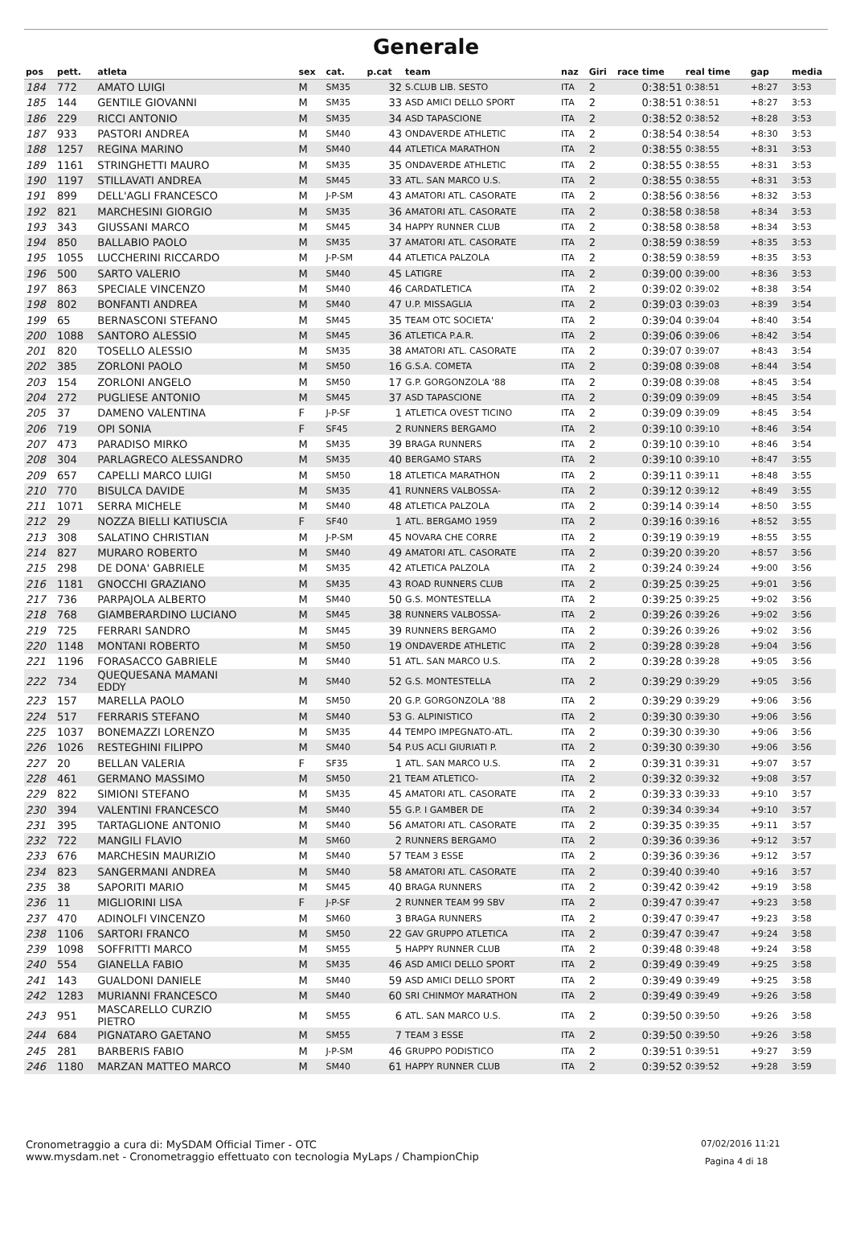Generale
| pos | pett. | atleta | sex | cat. | p.cat | team | naz | Giri | race time | real time | gap | media |
| --- | --- | --- | --- | --- | --- | --- | --- | --- | --- | --- | --- | --- |
| 184 | 772 | AMATO LUIGI | M | SM35 | 32 | S.CLUB LIB. SESTO | ITA | 2 | 0:38:51 | 0:38:51 | +8:27 | 3:53 |
| 185 | 144 | GENTILE GIOVANNI | M | SM35 | 33 | ASD AMICI DELLO SPORT | ITA | 2 | 0:38:51 | 0:38:51 | +8:27 | 3:53 |
| 186 | 229 | RICCI ANTONIO | M | SM35 | 34 | ASD TAPASCIONE | ITA | 2 | 0:38:52 | 0:38:52 | +8:28 | 3:53 |
| 187 | 933 | PASTORI ANDREA | M | SM40 | 43 | ONDAVERDE ATHLETIC | ITA | 2 | 0:38:54 | 0:38:54 | +8:30 | 3:53 |
| 188 | 1257 | REGINA MARINO | M | SM40 | 44 | ATLETICA MARATHON | ITA | 2 | 0:38:55 | 0:38:55 | +8:31 | 3:53 |
| 189 | 1161 | STRINGHETTI MAURO | M | SM35 | 35 | ONDAVERDE ATHLETIC | ITA | 2 | 0:38:55 | 0:38:55 | +8:31 | 3:53 |
| 190 | 1197 | STILLAVATI ANDREA | M | SM45 | 33 | ATL. SAN MARCO U.S. | ITA | 2 | 0:38:55 | 0:38:55 | +8:31 | 3:53 |
| 191 | 899 | DELL'AGLI FRANCESCO | M | J-P-SM | 43 | AMATORI ATL. CASORATE | ITA | 2 | 0:38:56 | 0:38:56 | +8:32 | 3:53 |
| 192 | 821 | MARCHESINI GIORGIO | M | SM35 | 36 | AMATORI ATL. CASORATE | ITA | 2 | 0:38:58 | 0:38:58 | +8:34 | 3:53 |
| 193 | 343 | GIUSSANI MARCO | M | SM45 | 34 | HAPPY RUNNER CLUB | ITA | 2 | 0:38:58 | 0:38:58 | +8:34 | 3:53 |
| 194 | 850 | BALLABIO PAOLO | M | SM35 | 37 | AMATORI ATL. CASORATE | ITA | 2 | 0:38:59 | 0:38:59 | +8:35 | 3:53 |
| 195 | 1055 | LUCCHERINI RICCARDO | M | J-P-SM | 44 | ATLETICA PALZOLA | ITA | 2 | 0:38:59 | 0:38:59 | +8:35 | 3:53 |
| 196 | 500 | SARTO VALERIO | M | SM40 | 45 | LATIGRE | ITA | 2 | 0:39:00 | 0:39:00 | +8:36 | 3:53 |
| 197 | 863 | SPECIALE VINCENZO | M | SM40 | 46 | CARDATLETICA | ITA | 2 | 0:39:02 | 0:39:02 | +8:38 | 3:54 |
| 198 | 802 | BONFANTI ANDREA | M | SM40 | 47 | U.P. MISSAGLIA | ITA | 2 | 0:39:03 | 0:39:03 | +8:39 | 3:54 |
| 199 | 65 | BERNASCONI STEFANO | M | SM45 | 35 | TEAM OTC SOCIETA' | ITA | 2 | 0:39:04 | 0:39:04 | +8:40 | 3:54 |
| 200 | 1088 | SANTORO ALESSIO | M | SM45 | 36 | ATLETICA P.A.R. | ITA | 2 | 0:39:06 | 0:39:06 | +8:42 | 3:54 |
| 201 | 820 | TOSELLO ALESSIO | M | SM35 | 38 | AMATORI ATL. CASORATE | ITA | 2 | 0:39:07 | 0:39:07 | +8:43 | 3:54 |
| 202 | 385 | ZORLONI PAOLO | M | SM50 | 16 | G.S.A. COMETA | ITA | 2 | 0:39:08 | 0:39:08 | +8:44 | 3:54 |
| 203 | 154 | ZORLONI ANGELO | M | SM50 | 17 | G.P. GORGONZOLA '88 | ITA | 2 | 0:39:08 | 0:39:08 | +8:45 | 3:54 |
| 204 | 272 | PUGLIESE ANTONIO | M | SM45 | 37 | ASD TAPASCIONE | ITA | 2 | 0:39:09 | 0:39:09 | +8:45 | 3:54 |
| 205 | 37 | DAMENO VALENTINA | F | J-P-SF | 1 | ATLETICA OVEST TICINO | ITA | 2 | 0:39:09 | 0:39:09 | +8:45 | 3:54 |
| 206 | 719 | OPI SONIA | F | SF45 | 2 | RUNNERS BERGAMO | ITA | 2 | 0:39:10 | 0:39:10 | +8:46 | 3:54 |
| 207 | 473 | PARADISO MIRKO | M | SM35 | 39 | BRAGA RUNNERS | ITA | 2 | 0:39:10 | 0:39:10 | +8:46 | 3:54 |
| 208 | 304 | PARLAGRECO ALESSANDRO | M | SM35 | 40 | BERGAMO STARS | ITA | 2 | 0:39:10 | 0:39:10 | +8:47 | 3:55 |
| 209 | 657 | CAPELLI MARCO LUIGI | M | SM50 | 18 | ATLETICA MARATHON | ITA | 2 | 0:39:11 | 0:39:11 | +8:48 | 3:55 |
| 210 | 770 | BISULCA DAVIDE | M | SM35 | 41 | RUNNERS VALBOSSA- | ITA | 2 | 0:39:12 | 0:39:12 | +8:49 | 3:55 |
| 211 | 1071 | SERRA MICHELE | M | SM40 | 48 | ATLETICA PALZOLA | ITA | 2 | 0:39:14 | 0:39:14 | +8:50 | 3:55 |
| 212 | 29 | NOZZA BIELLI KATIUSCIA | F | SF40 | 1 | ATL. BERGAMO 1959 | ITA | 2 | 0:39:16 | 0:39:16 | +8:52 | 3:55 |
| 213 | 308 | SALATINO CHRISTIAN | M | J-P-SM | 45 | NOVARA CHE CORRE | ITA | 2 | 0:39:19 | 0:39:19 | +8:55 | 3:55 |
| 214 | 827 | MURARO ROBERTO | M | SM40 | 49 | AMATORI ATL. CASORATE | ITA | 2 | 0:39:20 | 0:39:20 | +8:57 | 3:56 |
| 215 | 298 | DE DONA' GABRIELE | M | SM35 | 42 | ATLETICA PALZOLA | ITA | 2 | 0:39:24 | 0:39:24 | +9:00 | 3:56 |
| 216 | 1181 | GNOCCHI GRAZIANO | M | SM35 | 43 | ROAD RUNNERS CLUB | ITA | 2 | 0:39:25 | 0:39:25 | +9:01 | 3:56 |
| 217 | 736 | PARPAJOLA ALBERTO | M | SM40 | 50 | G.S. MONTESTELLA | ITA | 2 | 0:39:25 | 0:39:25 | +9:02 | 3:56 |
| 218 | 768 | GIAMBERARDINO LUCIANO | M | SM45 | 38 | RUNNERS VALBOSSA- | ITA | 2 | 0:39:26 | 0:39:26 | +9:02 | 3:56 |
| 219 | 725 | FERRARI SANDRO | M | SM45 | 39 | RUNNERS BERGAMO | ITA | 2 | 0:39:26 | 0:39:26 | +9:02 | 3:56 |
| 220 | 1148 | MONTANI ROBERTO | M | SM50 | 19 | ONDAVERDE ATHLETIC | ITA | 2 | 0:39:28 | 0:39:28 | +9:04 | 3:56 |
| 221 | 1196 | FORASACCO GABRIELE | M | SM40 | 51 | ATL. SAN MARCO U.S. | ITA | 2 | 0:39:28 | 0:39:28 | +9:05 | 3:56 |
| 222 | 734 | QUEQUESANA MAMANI EDDY | M | SM40 | 52 | G.S. MONTESTELLA | ITA | 2 | 0:39:29 | 0:39:29 | +9:05 | 3:56 |
| 223 | 157 | MARELLA PAOLO | M | SM50 | 20 | G.P. GORGONZOLA '88 | ITA | 2 | 0:39:29 | 0:39:29 | +9:06 | 3:56 |
| 224 | 517 | FERRARIS STEFANO | M | SM40 | 53 | G. ALPINISTICO | ITA | 2 | 0:39:30 | 0:39:30 | +9:06 | 3:56 |
| 225 | 1037 | BONEMAZZI LORENZO | M | SM35 | 44 | TEMPO IMPEGNATO-ATL. | ITA | 2 | 0:39:30 | 0:39:30 | +9:06 | 3:56 |
| 226 | 1026 | RESTEGHINI FILIPPO | M | SM40 | 54 | P.US ACLI GIURIATI P. | ITA | 2 | 0:39:30 | 0:39:30 | +9:06 | 3:56 |
| 227 | 20 | BELLAN VALERIA | F | SF35 | 1 | ATL. SAN MARCO U.S. | ITA | 2 | 0:39:31 | 0:39:31 | +9:07 | 3:57 |
| 228 | 461 | GERMANO MASSIMO | M | SM50 | 21 | TEAM ATLETICO- | ITA | 2 | 0:39:32 | 0:39:32 | +9:08 | 3:57 |
| 229 | 822 | SIMIONI STEFANO | M | SM35 | 45 | AMATORI ATL. CASORATE | ITA | 2 | 0:39:33 | 0:39:33 | +9:10 | 3:57 |
| 230 | 394 | VALENTINI FRANCESCO | M | SM40 | 55 | G.P. I GAMBER DE | ITA | 2 | 0:39:34 | 0:39:34 | +9:10 | 3:57 |
| 231 | 395 | TARTAGLIONE ANTONIO | M | SM40 | 56 | AMATORI ATL. CASORATE | ITA | 2 | 0:39:35 | 0:39:35 | +9:11 | 3:57 |
| 232 | 722 | MANGILI FLAVIO | M | SM60 | 2 | RUNNERS BERGAMO | ITA | 2 | 0:39:36 | 0:39:36 | +9:12 | 3:57 |
| 233 | 676 | MARCHESIN MAURIZIO | M | SM40 | 57 | TEAM 3 ESSE | ITA | 2 | 0:39:36 | 0:39:36 | +9:12 | 3:57 |
| 234 | 823 | SANGERMANI ANDREA | M | SM40 | 58 | AMATORI ATL. CASORATE | ITA | 2 | 0:39:40 | 0:39:40 | +9:16 | 3:57 |
| 235 | 38 | SAPORITI MARIO | M | SM45 | 40 | BRAGA RUNNERS | ITA | 2 | 0:39:42 | 0:39:42 | +9:19 | 3:58 |
| 236 | 11 | MIGLIORINI LISA | F | J-P-SF | 2 | RUNNER TEAM 99 SBV | ITA | 2 | 0:39:47 | 0:39:47 | +9:23 | 3:58 |
| 237 | 470 | ADINOLFI VINCENZO | M | SM60 | 3 | BRAGA RUNNERS | ITA | 2 | 0:39:47 | 0:39:47 | +9:23 | 3:58 |
| 238 | 1106 | SARTORI FRANCO | M | SM50 | 22 | GAV GRUPPO ATLETICA | ITA | 2 | 0:39:47 | 0:39:47 | +9:24 | 3:58 |
| 239 | 1098 | SOFFRITTI MARCO | M | SM55 | 5 | HAPPY RUNNER CLUB | ITA | 2 | 0:39:48 | 0:39:48 | +9:24 | 3:58 |
| 240 | 554 | GIANELLA FABIO | M | SM35 | 46 | ASD AMICI DELLO SPORT | ITA | 2 | 0:39:49 | 0:39:49 | +9:25 | 3:58 |
| 241 | 143 | GUALDONI DANIELE | M | SM40 | 59 | ASD AMICI DELLO SPORT | ITA | 2 | 0:39:49 | 0:39:49 | +9:25 | 3:58 |
| 242 | 1283 | MURIANNI FRANCESCO | M | SM40 | 60 | SRI CHINMOY MARATHON | ITA | 2 | 0:39:49 | 0:39:49 | +9:26 | 3:58 |
| 243 | 951 | MASCARELLO CURZIO PIETRO | M | SM55 | 6 | ATL. SAN MARCO U.S. | ITA | 2 | 0:39:50 | 0:39:50 | +9:26 | 3:58 |
| 244 | 684 | PIGNATARO GAETANO | M | SM55 | 7 | TEAM 3 ESSE | ITA | 2 | 0:39:50 | 0:39:50 | +9:26 | 3:58 |
| 245 | 281 | BARBERIS FABIO | M | J-P-SM | 46 | GRUPPO PODISTICO | ITA | 2 | 0:39:51 | 0:39:51 | +9:27 | 3:59 |
| 246 | 1180 | MARZAN MATTEO MARCO | M | SM40 | 61 | HAPPY RUNNER CLUB | ITA | 2 | 0:39:52 | 0:39:52 | +9:28 | 3:59 |
Cronometraggio a cura di: MySDAM Official Timer - OTC
www.mysdam.net - Cronometraggio effettuato con tecnologia MyLaps / ChampionChip
07/02/2016 11:21
Pagina 4 di 18